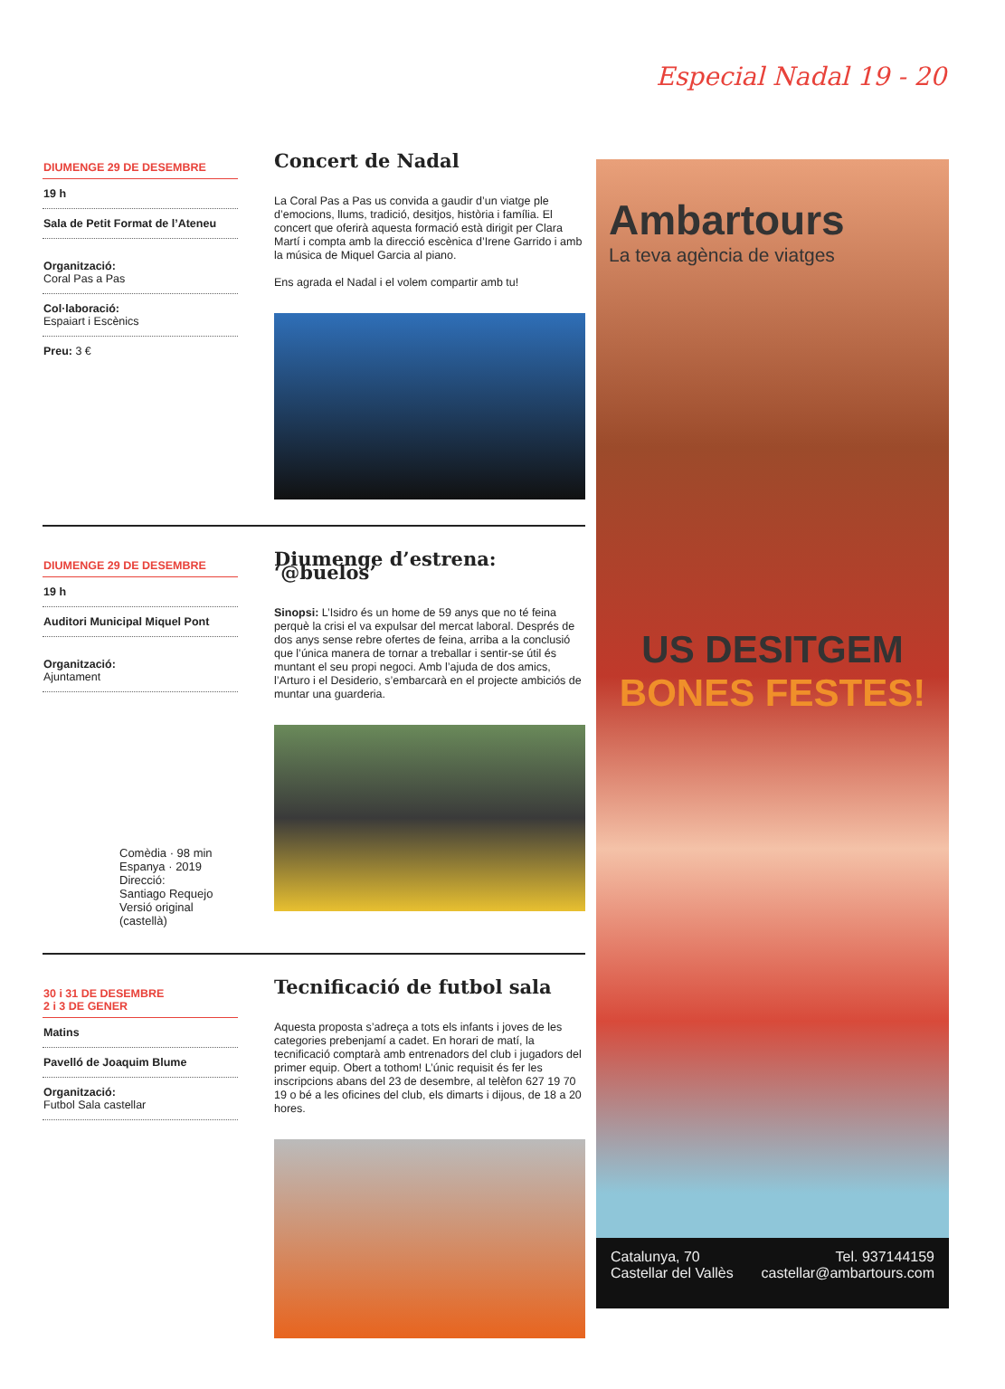Especial Nadal 19 - 20
DIUMENGE 29 DE DESEMBRE
19 h
Sala de Petit Format de l’Ateneu
Organització:
Coral Pas a Pas
Col·laboració:
Espaiart i Escènics
Preu: 3 €
Concert de Nadal
La Coral Pas a Pas us convida a gaudir d’un viatge ple d’emocions, llums, tradició, desitjos, història i família. El concert que oferirà aquesta formació està dirigit per Clara Martí i compta amb la direcció escènica d’Irene Garrido i amb la música de Miquel Garcia al piano.
Ens agrada el Nadal i el volem compartir amb tu!
DIUMENGE 29 DE DESEMBRE
19 h
Auditori Municipal Miquel Pont
Organització:
Ajuntament
Comèdia · 98 min
Espanya · 2019
Direcció:
Santiago Requejo
Versió original (castellà)
Diumenge d’estrena: ‘@buelos’
Sinopsi: L’Isidro és un home de 59 anys que no té feina perquè la crisi el va expulsar del mercat laboral. Després de dos anys sense rebre ofertes de feina, arriba a la conclusió que l’única manera de tornar a treballar i sentir-se útil és muntant el seu propi negoci. Amb l’ajuda de dos amics, l’Arturo i el Desiderio, s’embarcarà en el projecte ambiciós de muntar una guarderia.
30 i 31 DE DESEMBRE
2 i 3 DE GENER
Matins
Pavelló de Joaquim Blume
Organització:
Futbol Sala castellar
Tecnificació de futbol sala
Aquesta proposta s’adreça a tots els infants i joves de les categories prebenjamí a cadet. En horari de matí, la tecnificació comptarà amb entrenadors del club i jugadors del primer equip. Obert a tothom! L’únic requisit és fer les inscripcions abans del 23 de desembre, al telèfon 627 19 70 19 o bé a les oficines del club, els dimarts i dijous, de 18 a 20 hores.
Ambartours
La teva agència de viatges
US DESITGEM
BONES FESTES!
Catalunya, 70
Castellar del Vallès
Tel. 937144159
castellar@ambartours.com